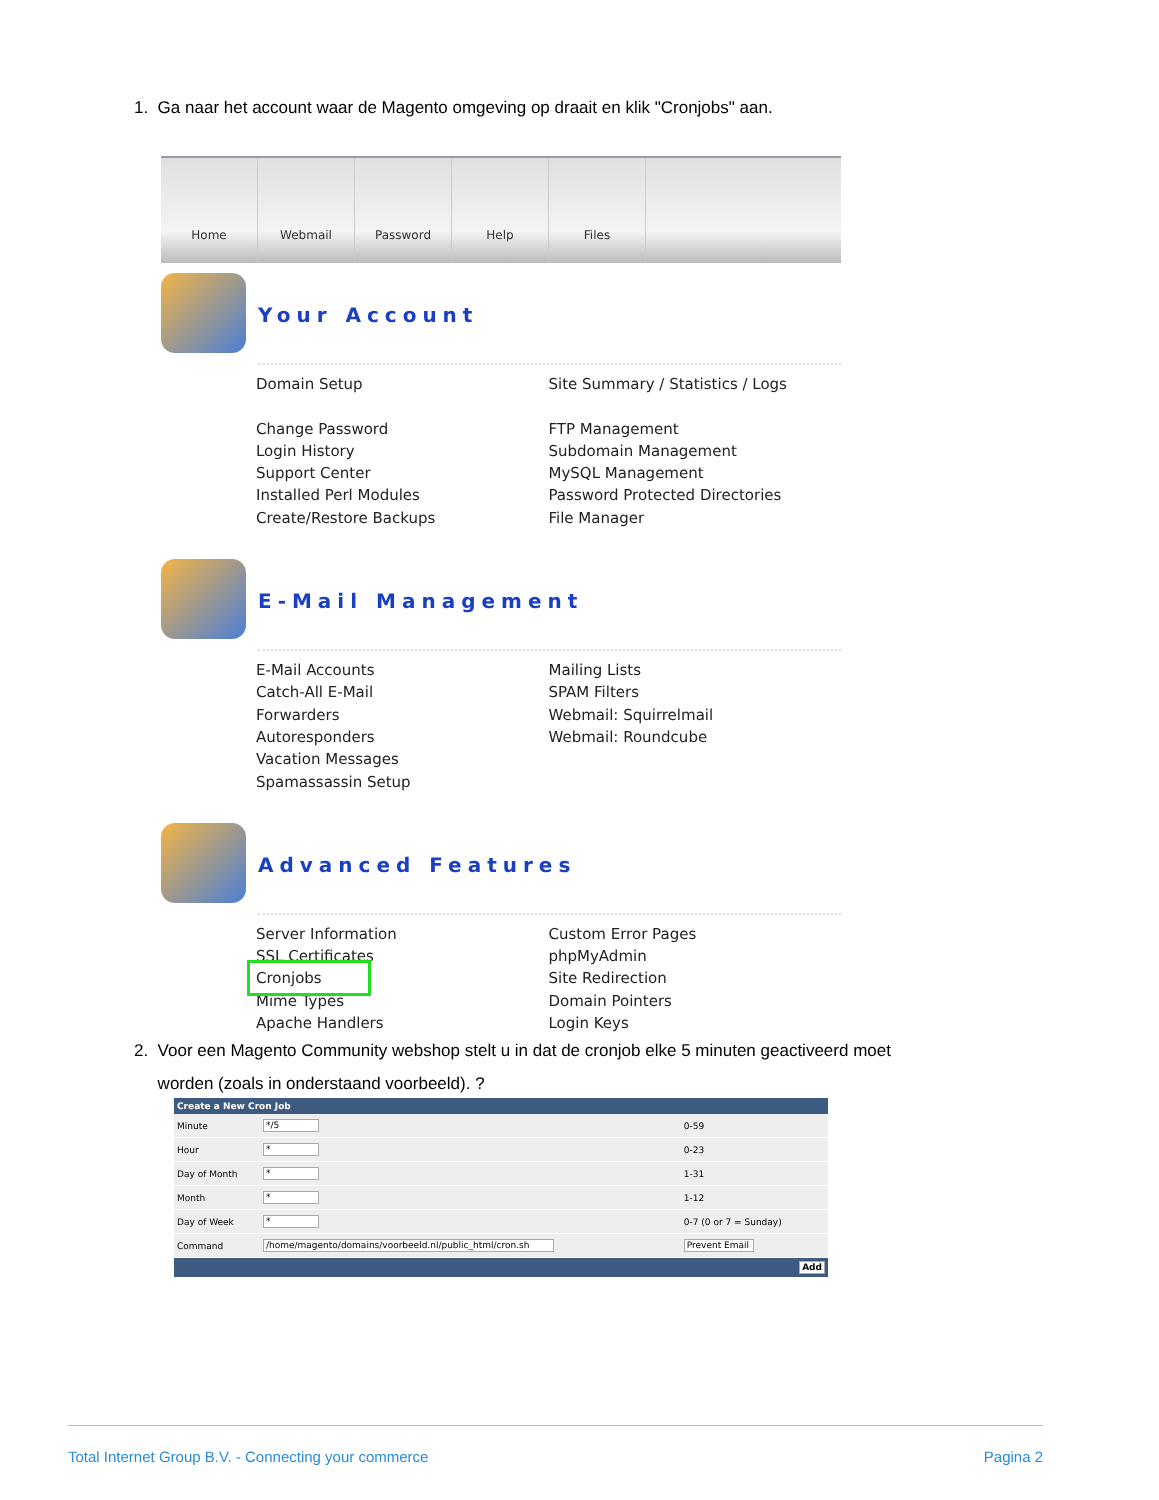1. Ga naar het account waar de Magento omgeving op draait en klik "Cronjobs" aan.
Home Webmail Password Help Files
Your Account
Domain Setup
Change Password
Login History
Support Center
Installed Perl Modules
Create/Restore Backups
Site Summary / Statistics / Logs
FTP Management
Subdomain Management
MySQL Management
Password Protected Directories
File Manager
E-Mail Management
E-Mail Accounts
Catch-All E-Mail
Forwarders
Autoresponders
Vacation Messages
Spamassassin Setup
Mailing Lists
SPAM Filters
Webmail: Squirrelmail
Webmail: Roundcube
Advanced Features
Server Information
SSL Certificates
Cronjobs
Mime Types
Apache Handlers
Custom Error Pages
phpMyAdmin
Site Redirection
Domain Pointers
Login Keys
2. Voor een Magento Community webshop stelt u in dat de cronjob elke 5 minuten geactiveerd moet
worden (zoals in onderstaand voorbeeld). ?
| Create a New Cron Job | | |
| --- | --- | --- |
| Minute | */5 | 0-59 |
| Hour | * | 0-23 |
| Day of Month | * | 1-31 |
| Month | * | 1-12 |
| Day of Week | * | 0-7 (0 or 7 = Sunday) |
| Command | /home/magento/domains/voorbeeld.nl/public_html/cron.sh | Prevent Email |
| Add | | |
Total Internet Group B.V. - Connecting your commerce Pagina 2